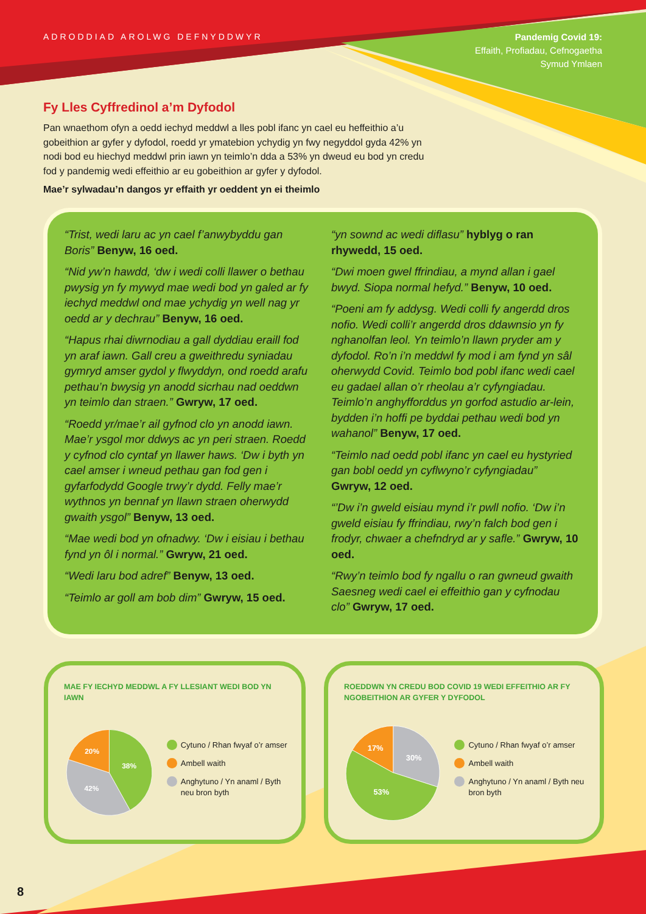ADRODDIAD AROLWG DEFNYDDWYR
Pandemig Covid 19:
Effaith, Profiadau, Cefnogaetha
Symud Ymlaen
Fy Lles Cyffredinol a’m Dyfodol
Pan wnaethom ofyn a oedd iechyd meddwl a lles pobl ifanc yn cael eu heffeithio a’u gobeithion ar gyfer y dyfodol, roedd yr ymatebion ychydig yn fwy negyddol gyda 42% yn nodi bod eu hiechyd meddwl prin iawn yn teimlo’n dda a 53% yn dweud eu bod yn credu fod y pandemig wedi effeithio ar eu gobeithion ar gyfer y dyfodol.
Mae’r sylwadau’n dangos yr effaith yr oeddent yn ei theimlo
“Trist, wedi laru ac yn cael f’anwybyddu gan Boris” Benyw, 16 oed.
“Nid yw’n hawdd, ‘dw i wedi colli llawer o bethau pwysig yn fy mywyd mae wedi bod yn galed ar fy iechyd meddwl ond mae ychydig yn well nag yr oedd ar y dechrau” Benyw, 16 oed.
“Hapus rhai diwrnodiau a gall dyddiau eraill fod yn araf iawn. Gall creu a gweithredu syniadau gymryd amser gydol y flwyddyn, ond roedd arafu pethau’n bwysig yn anodd sicrhau nad oeddwn yn teimlo dan straen.” Gwryw, 17 oed.
“Roedd yr/mae’r ail gyfnod clo yn anodd iawn. Mae’r ysgol mor ddwys ac yn peri straen. Roedd y cyfnod clo cyntaf yn llawer haws. ‘Dw i byth yn cael amser i wneud pethau gan fod gen i gyfarfodydd Google trwy’r dydd. Felly mae’r wythnos yn bennaf yn llawn straen oherwydd gwaith ysgol” Benyw, 13 oed.
“Mae wedi bod yn ofnadwy. ‘Dw i eisiau i bethau fynd yn ôl i normal.” Gwryw, 21 oed.
“Wedi laru bod adref” Benyw, 13 oed.
“Teimlo ar goll am bob dim” Gwryw, 15 oed.
“yn sownd ac wedi diflasu” hyblyg o ran rhywedd, 15 oed.
“Dwi moen gwel ffrindiau, a mynd allan i gael bwyd. Siopa normal hefyd.” Benyw, 10 oed.
“Poeni am fy addysg. Wedi colli fy angerdd dros nofio. Wedi colli’r angerdd dros ddawnsio yn fy nghanolfan leol. Yn teimlo’n llawn pryder am y dyfodol. Ro’n i’n meddwl fy mod i am fynd yn sâl oherwydd Covid. Teimlo bod pobl ifanc wedi cael eu gadael allan o’r rheolau a’r cyfyngiadau. Teimlo’n anghyfforddus yn gorfod astudio ar-lein, bydden i’n hoffi pe byddai pethau wedi bod yn wahanol” Benyw, 17 oed.
“Teimlo nad oedd pobl ifanc yn cael eu hystyried gan bobl oedd yn cyflwyno’r cyfyngiadau” Gwryw, 12 oed.
“’Dw i’n gweld eisiau mynd i’r pwll nofio. ‘Dw i’n gweld eisiau fy ffrindiau, rwy’n falch bod gen i frodyr, chwaer a chefndryd ar y safle.” Gwryw, 10 oed.
“Rwy’n teimlo bod fy ngallu o ran gwneud gwaith Saesneg wedi cael ei effeithio gan y cyfnodau clo” Gwryw, 17 oed.
MAE FY IECHYD MEDDWL A FY LLESIANT WEDI BOD YN IAWN
38%
42%
20%
Cytuno / Rhan fwyaf o’r amser
Ambell waith
Anghytuno / Yn anaml / Byth neu bron byth
ROEDDWN YN CREDU BOD COVID 19 WEDI EFFEITHIO AR FY NGOBEITHION AR GYFER Y DYFODOL
30%
53%
17%
Cytuno / Rhan fwyaf o’r amser
Ambell waith
Anghytuno / Yn anaml / Byth neu bron byth
8